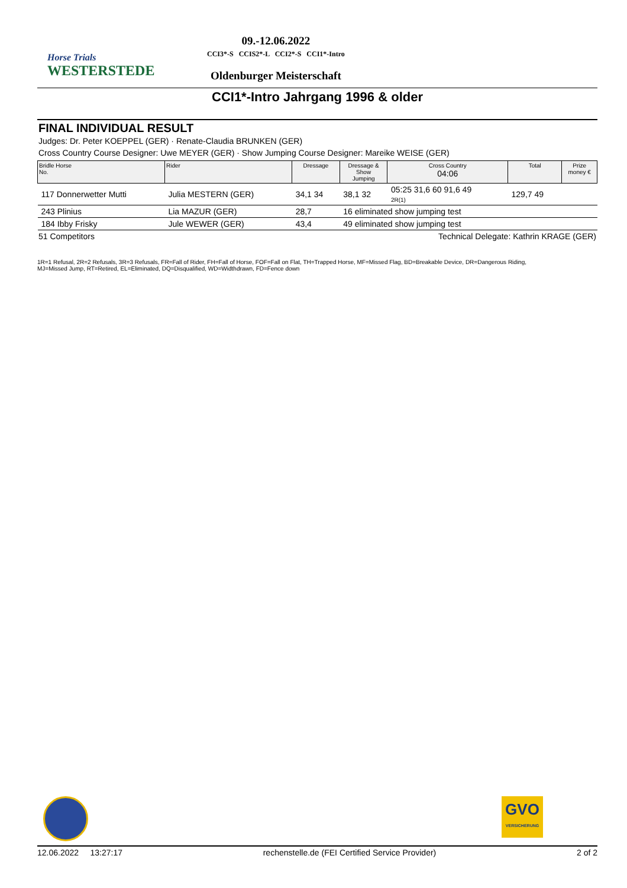Horse Trials
WESTERSTEDE
09.-12.06.2022
CCI3*-S CCIS2*-L CCI2*-S CCI1*-Intro
Oldenburger Meisterschaft
CCI1*-Intro Jahrgang 1996 & older
FINAL INDIVIDUAL RESULT
Judges: Dr. Peter KOEPPEL (GER) · Renate-Claudia BRUNKEN (GER)
Cross Country Course Designer: Uwe MEYER (GER) · Show Jumping Course Designer: Mareike WEISE (GER)
| Bridle Horse No. | Rider | Dressage | Dressage & Show Jumping | Cross Country 04:06 | Total | Prize money € |
| --- | --- | --- | --- | --- | --- | --- |
| 117 Donnerwetter Mutti | Julia MESTERN (GER) | 34,1 34 | 38,1 32 | 05:25 31,6 60 91,6 49 2R(1) | 129,7 49 | |
| 243 Plinius | Lia MAZUR (GER) | 28,7 | 16 eliminated show jumping test | | | |
| 184 Ibby Frisky | Jule WEWER (GER) | 43,4 | 49 eliminated show jumping test | | | |
51 Competitors Technical Delegate: Kathrin KRAGE (GER)
1R=1 Refusal, 2R=2 Refusals, 3R=3 Refusals, FR=Fall of Rider, FH=Fall of Horse, FOF=Fall on Flat, TH=Trapped Horse, MF=Missed Flag, BD=Breakable Device, DR=Dangerous Riding,
MJ=Missed Jump, RT=Retired, EL=Eliminated, DQ=Disqualified, WD=Widthdrawn, FD=Fence down
GVO
VERSICHERUNG
12.06.2022 13:27:17 rechenstelle.de (FEI Certified Service Provider) 2 of 2